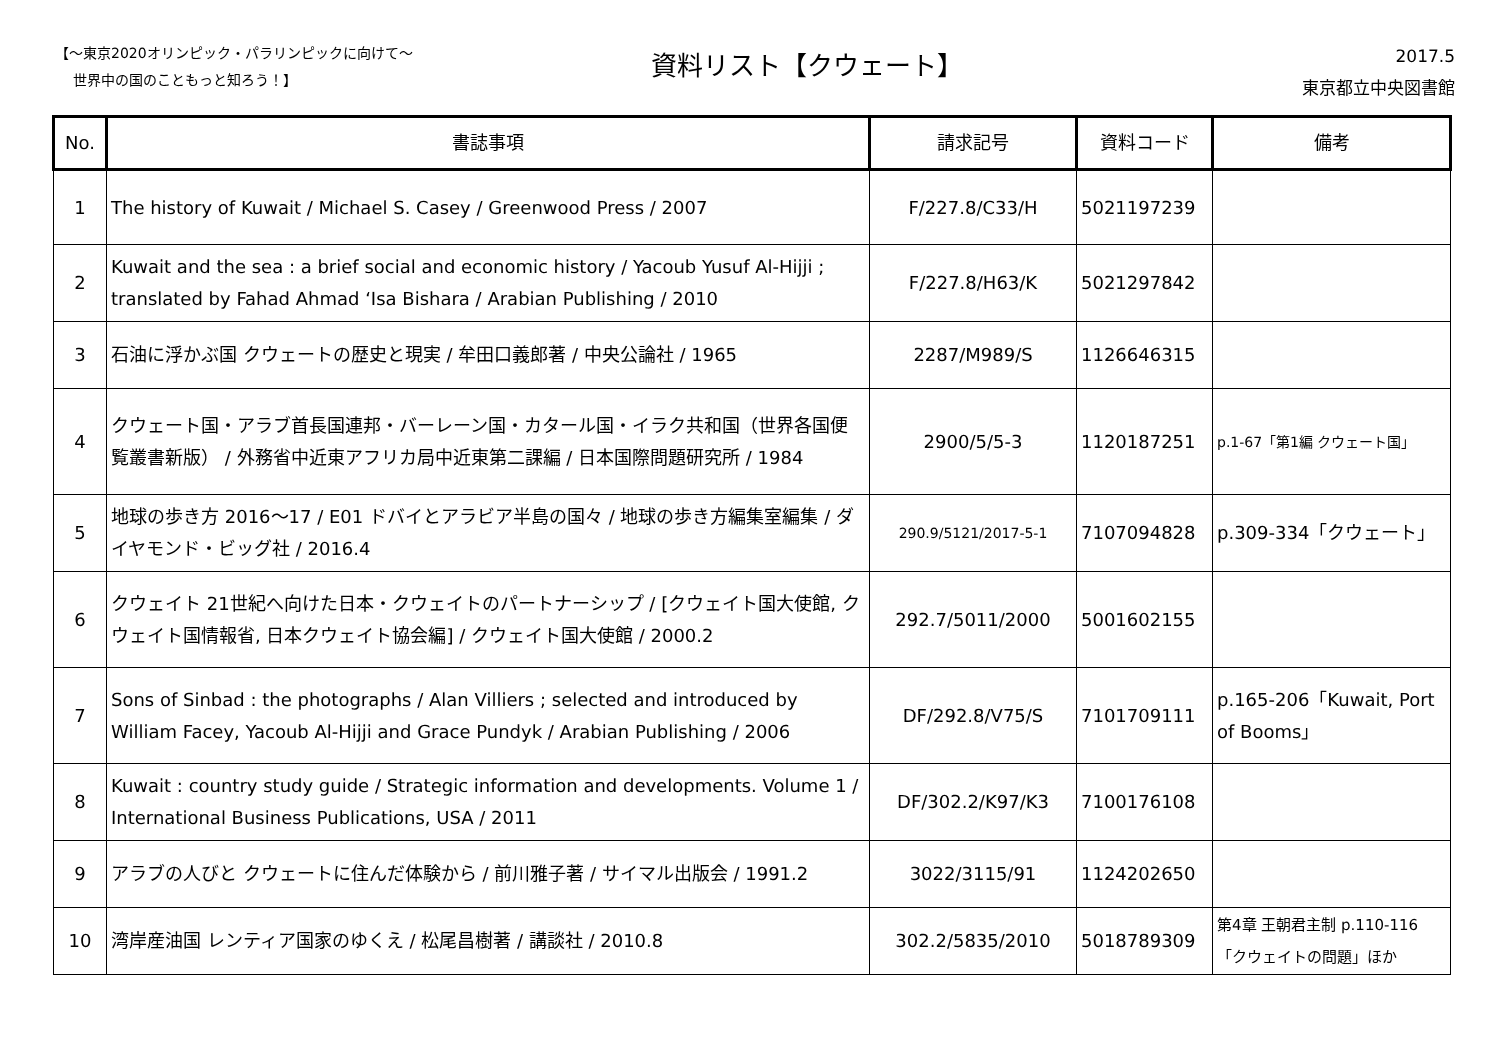【～東京2020オリンピック・パラリンピックに向けて～
世界中の国のこともっと知ろう！】
資料リスト【クウェート】
2017.5
東京都立中央図書館
| No. | 書誌事項 | 請求記号 | 資料コード | 備考 |
| --- | --- | --- | --- | --- |
| 1 | The history of Kuwait / Michael S. Casey / Greenwood Press / 2007 | F/227.8/C33/H | 5021197239 | |
| 2 | Kuwait and the sea : a brief social and economic history / Yacoub Yusuf Al-Hijji ; translated by Fahad Ahmad ‘Isa Bishara / Arabian Publishing / 2010 | F/227.8/H63/K | 5021297842 | |
| 3 | 石油に浮かぶ国 クウェートの歴史と現実 / 牟田口義郎著 / 中央公論社 / 1965 | 2287/M989/S | 1126646315 | |
| 4 | クウェート国・アラブ首長国連邦・バーレーン国・カタール国・イラク共和国（世界各国便覧叢書新版） / 外務省中近東アフリカ局中近東第二課編 / 日本国際問題研究所 / 1984 | 2900/5/5-3 | 1120187251 | p.1-67「第1編 クウェート国」 |
| 5 | 地球の歩き方 2016～17 / E01 ドバイとアラビア半島の国々 / 地球の歩き方編集室編集 / ダイヤモンド・ビッグ社 / 2016.4 | 290.9/5121/2017-5-1 | 7107094828 | p.309-334「クウェート」 |
| 6 | クウェイト 21世紀へ向けた日本・クウェイトのパートナーシップ / [クウェイト国大使館, クウェイト国情報省, 日本クウェイト協会編] / クウェイト国大使館 / 2000.2 | 292.7/5011/2000 | 5001602155 | |
| 7 | Sons of Sinbad : the photographs / Alan Villiers ; selected and introduced by William Facey, Yacoub Al-Hijji and Grace Pundyk / Arabian Publishing / 2006 | DF/292.8/V75/S | 7101709111 | p.165-206「Kuwait, Port of Booms」 |
| 8 | Kuwait : country study guide / Strategic information and developments. Volume 1 / International Business Publications, USA / 2011 | DF/302.2/K97/K3 | 7100176108 | |
| 9 | アラブの人びと クウェートに住んだ体験から / 前川雅子著 / サイマル出版会 / 1991.2 | 3022/3115/91 | 1124202650 | |
| 10 | 湾岸産油国 レンティア国家のゆくえ / 松尾昌樹著 / 講談社 / 2010.8 | 302.2/5835/2010 | 5018789309 | 第4章 王朝君主制 p.110-116「クウェイトの問題」ほか |